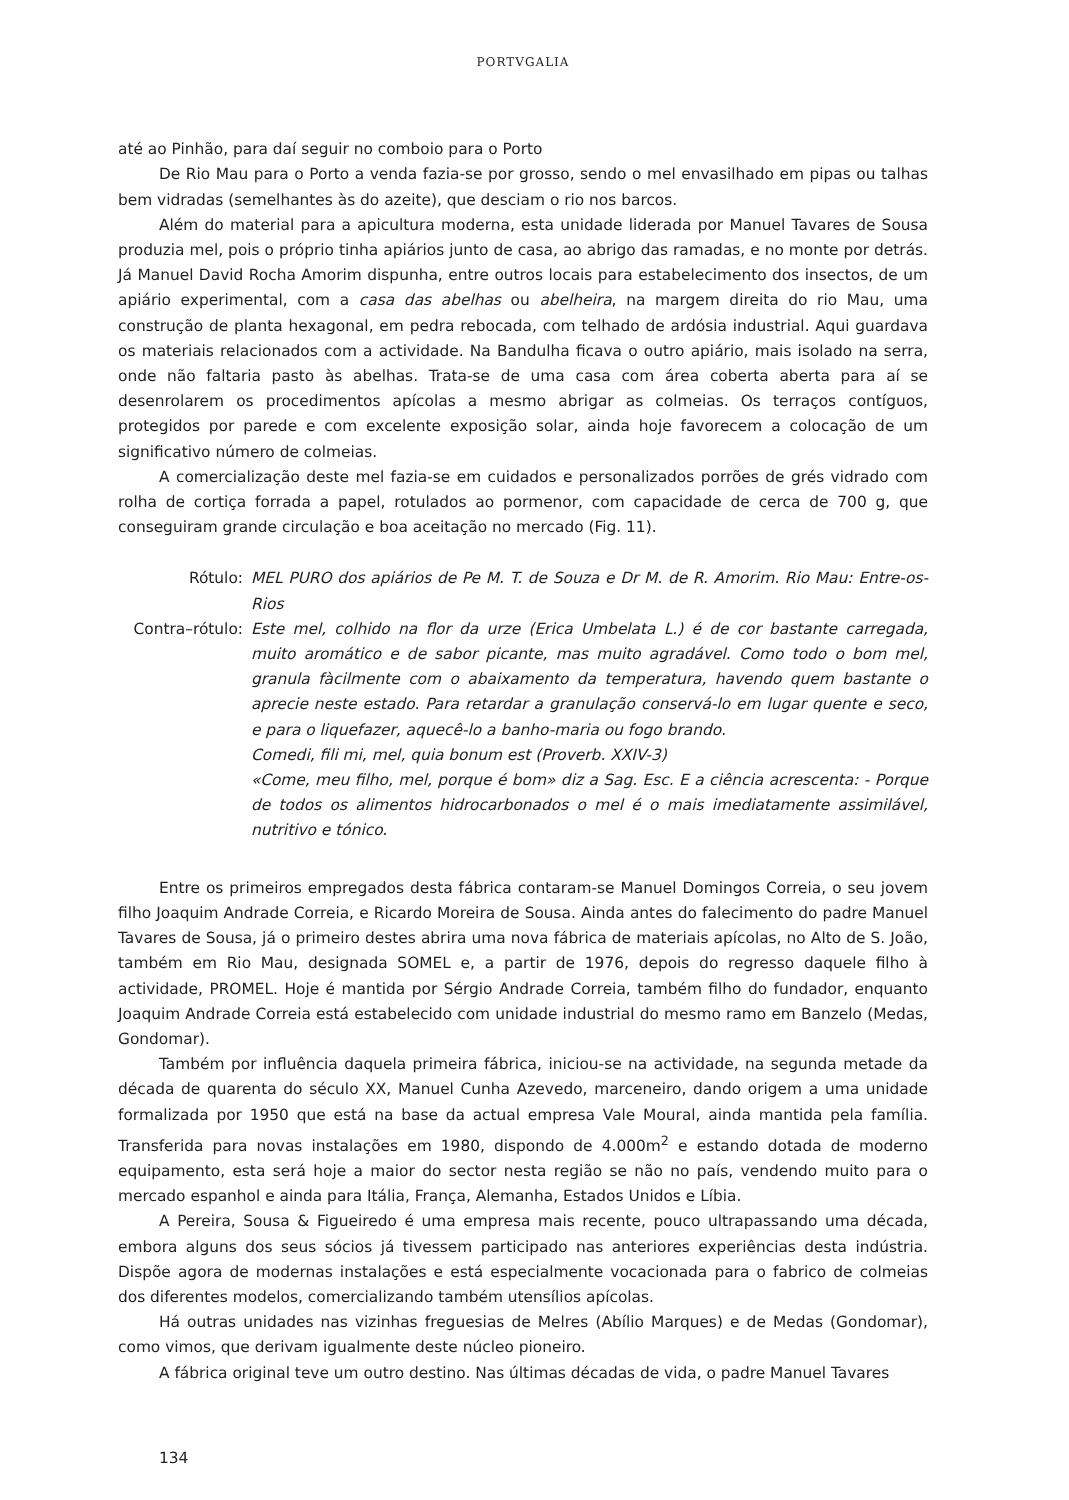PORTVGALIA
até ao Pinhão, para daí seguir no comboio para o Porto
De Rio Mau para o Porto a venda fazia-se por grosso, sendo o mel envasilhado em pipas ou talhas bem vidradas (semelhantes às do azeite), que desciam o rio nos barcos.
Além do material para a apicultura moderna, esta unidade liderada por Manuel Tavares de Sousa produzia mel, pois o próprio tinha apiários junto de casa, ao abrigo das ramadas, e no monte por detrás. Já Manuel David Rocha Amorim dispunha, entre outros locais para estabelecimento dos insectos, de um apiário experimental, com a casa das abelhas ou abelheira, na margem direita do rio Mau, uma construção de planta hexagonal, em pedra rebocada, com telhado de ardósia industrial. Aqui guardava os materiais relacionados com a actividade. Na Bandulha ficava o outro apiário, mais isolado na serra, onde não faltaria pasto às abelhas. Trata-se de uma casa com área coberta aberta para aí se desenrolarem os procedimentos apícolas a mesmo abrigar as colmeias. Os terraços contíguos, protegidos por parede e com excelente exposição solar, ainda hoje favorecem a colocação de um significativo número de colmeias.
A comercialização deste mel fazia-se em cuidados e personalizados porrões de grés vidrado com rolha de cortiça forrada a papel, rotulados ao pormenor, com capacidade de cerca de 700 g, que conseguiram grande circulação e boa aceitação no mercado (Fig. 11).
Rótulo: MEL PURO dos apiários de Pe M. T. de Souza e Dr M. de R. Amorim. Rio Mau: Entre-os-Rios
Contra–rótulo: Este mel, colhido na flor da urze (Erica Umbelata L.) é de cor bastante carregada, muito aromático e de sabor picante, mas muito agradável. Como todo o bom mel, granula fàcilmente com o abaixamento da temperatura, havendo quem bastante o aprecie neste estado. Para retardar a granulação conservá-lo em lugar quente e seco, e para o liquefazer, aquecê-lo a banho-maria ou fogo brando.
Comedi, fili mi, mel, quia bonum est (Proverb. XXIV-3)
«Come, meu filho, mel, porque é bom» diz a Sag. Esc. E a ciência acrescenta: - Porque de todos os alimentos hidrocarbonados o mel é o mais imediatamente assimilável, nutritivo e tónico.
Entre os primeiros empregados desta fábrica contaram-se Manuel Domingos Correia, o seu jovem filho Joaquim Andrade Correia, e Ricardo Moreira de Sousa. Ainda antes do falecimento do padre Manuel Tavares de Sousa, já o primeiro destes abrira uma nova fábrica de materiais apícolas, no Alto de S. João, também em Rio Mau, designada SOMEL e, a partir de 1976, depois do regresso daquele filho à actividade, PROMEL. Hoje é mantida por Sérgio Andrade Correia, também filho do fundador, enquanto Joaquim Andrade Correia está estabelecido com unidade industrial do mesmo ramo em Banzelo (Medas, Gondomar).
Também por influência daquela primeira fábrica, iniciou-se na actividade, na segunda metade da década de quarenta do século XX, Manuel Cunha Azevedo, marceneiro, dando origem a uma unidade formalizada por 1950 que está na base da actual empresa Vale Moural, ainda mantida pela família. Transferida para novas instalações em 1980, dispondo de 4.000m<sup>2</sup> e estando dotada de moderno equipamento, esta será hoje a maior do sector nesta região se não no país, vendendo muito para o mercado espanhol e ainda para Itália, França, Alemanha, Estados Unidos e Líbia.
A Pereira, Sousa & Figueiredo é uma empresa mais recente, pouco ultrapassando uma década, embora alguns dos seus sócios já tivessem participado nas anteriores experiências desta indústria. Dispõe agora de modernas instalações e está especialmente vocacionada para o fabrico de colmeias dos diferentes modelos, comercializando também utensílios apícolas.
Há outras unidades nas vizinhas freguesias de Melres (Abílio Marques) e de Medas (Gondomar), como vimos, que derivam igualmente deste núcleo pioneiro.
A fábrica original teve um outro destino. Nas últimas décadas de vida, o padre Manuel Tavares
134